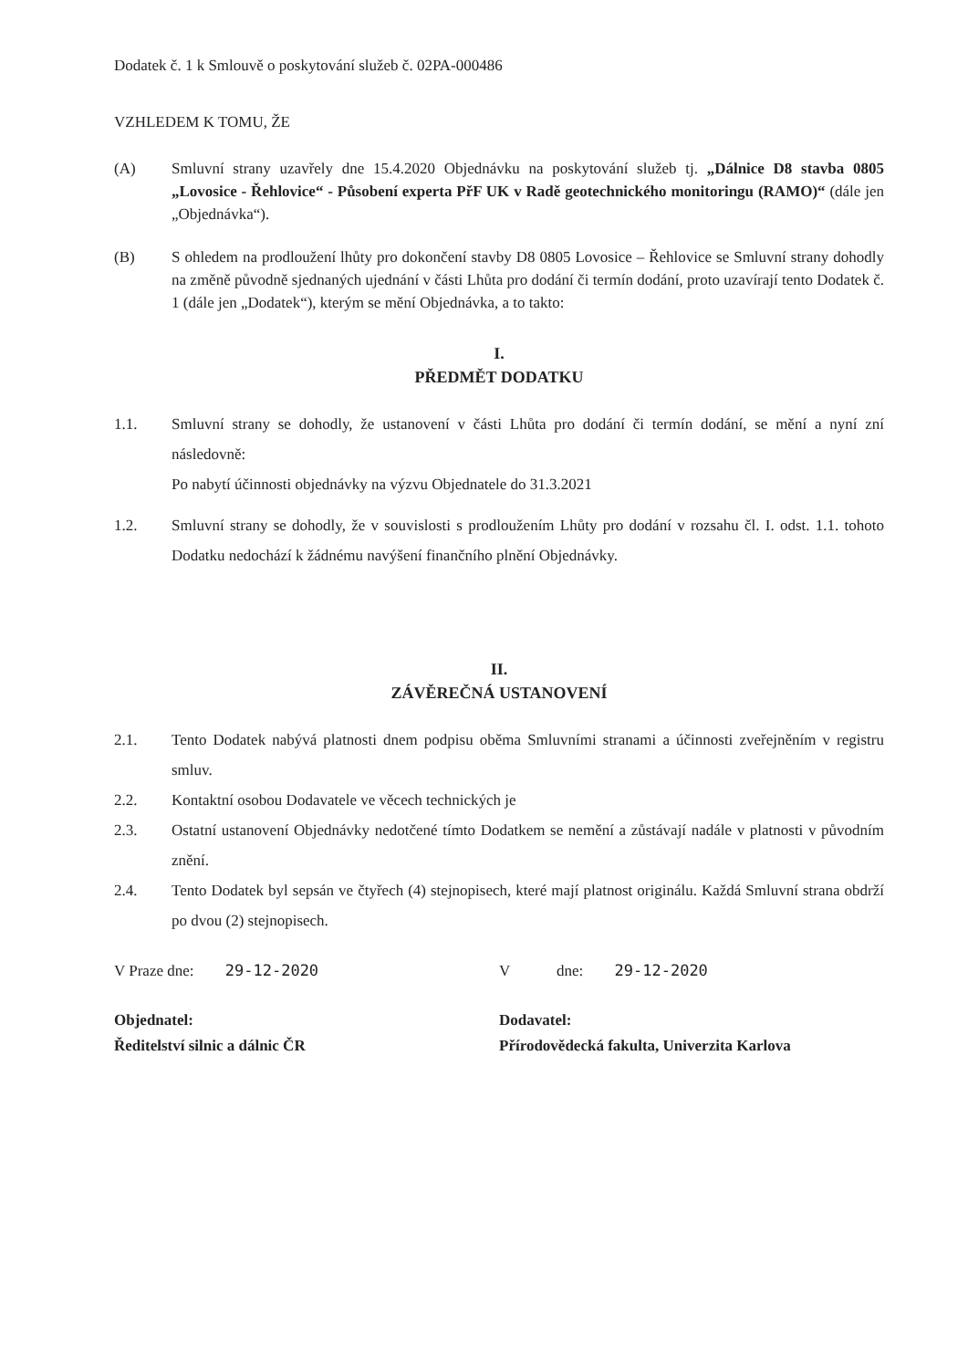Dodatek č. 1 k Smlouvě o poskytování služeb č. 02PA-000486
VZHLEDEM K TOMU, ŽE
(A) Smluvní strany uzavřely dne 15.4.2020 Objednávku na poskytování služeb tj. „Dálnice D8 stavba 0805 „Lovosice - Řehlovice“ - Působení experta PřF UK v Radě geotechnického monitoringu (RAMO)“ (dále jen „Objednávka“).
(B) S ohledem na prodloužení lhůty pro dokončení stavby D8 0805 Lovosice – Řehlovice se Smluvní strany dohodly na změně původně sjednaných ujednání v části Lhůta pro dodání či termín dodání, proto uzavírají tento Dodatek č. 1 (dále jen „Dodatek“), kterým se mění Objednávka, a to takto:
I.
PŘEDMĚT DODATKU
1.1. Smluvní strany se dohodly, že ustanovení v části Lhůta pro dodání či termín dodání, se mění a nyní zní následovně:
Po nabytí účinnosti objednávky na výzvu Objednatele do 31.3.2021
1.2. Smluvní strany se dohodly, že v souvislosti s prodloužením Lhůty pro dodání v rozsahu čl. I. odst. 1.1. tohoto Dodatku nedochází k žádnému navýšení finančního plnění Objednávky.
II.
ZÁVĚREČNÁ USTANOVENÍ
2.1. Tento Dodatek nabývá platnosti dnem podpisu oběma Smluvními stranami a účinnosti zveřejněním v registru smluv.
2.2. Kontaktní osobou Dodavatele ve věcech technických je
2.3. Ostatní ustanovení Objednávky nedotčené tímto Dodatkem se nemění a zůstávají nadále v platnosti v původním znění.
2.4. Tento Dodatek byl sepsán ve čtyřech (4) stejnopisech, které mají platnost originálu. Každá Smluvní strana obdrží po dvou (2) stejnopisech.
V Praze dne: 29-12-2020
Objednatel:
Ředitelství silnic a dálnic ČR
V dne: 29-12-2020
Dodavatel:
Přírodovědecká fakulta, Univerzita Karlova